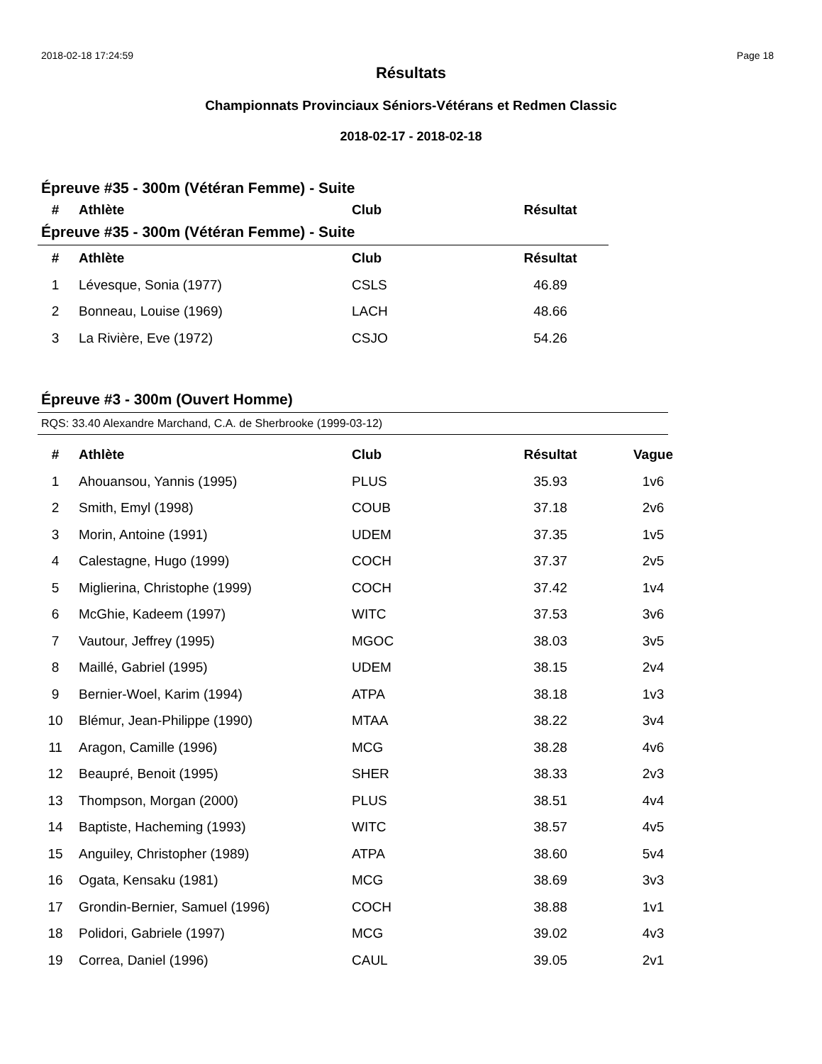2018-02-18 17:24:59 Page 18
Résultats
Championnats Provinciaux Séniors-Vétérans et Redmen Classic
2018-02-17 - 2018-02-18
Épreuve #35 - 300m (Vétéran Femme) - Suite
| # | Athlète | Club | Résultat |
| --- | --- | --- | --- |
Épreuve #35 - 300m (Vétéran Femme) - Suite
| # | Athlète | Club | Résultat |
| --- | --- | --- | --- |
| 1 | Lévesque, Sonia (1977) | CSLS | 46.89 |
| 2 | Bonneau, Louise (1969) | LACH | 48.66 |
| 3 | La Rivière, Eve (1972) | CSJO | 54.26 |
Épreuve #3 - 300m (Ouvert Homme)
RQS: 33.40 Alexandre Marchand, C.A. de Sherbrooke (1999-03-12)
| # | Athlète | Club | Résultat | Vague |
| --- | --- | --- | --- | --- |
| 1 | Ahouansou, Yannis (1995) | PLUS | 35.93 | 1v6 |
| 2 | Smith, Emyl (1998) | COUB | 37.18 | 2v6 |
| 3 | Morin, Antoine (1991) | UDEM | 37.35 | 1v5 |
| 4 | Calestagne, Hugo (1999) | COCH | 37.37 | 2v5 |
| 5 | Miglierina, Christophe (1999) | COCH | 37.42 | 1v4 |
| 6 | McGhie, Kadeem (1997) | WITC | 37.53 | 3v6 |
| 7 | Vautour, Jeffrey (1995) | MGOC | 38.03 | 3v5 |
| 8 | Maillé, Gabriel (1995) | UDEM | 38.15 | 2v4 |
| 9 | Bernier-Woel, Karim (1994) | ATPA | 38.18 | 1v3 |
| 10 | Blémur, Jean-Philippe (1990) | MTAA | 38.22 | 3v4 |
| 11 | Aragon, Camille (1996) | MCG | 38.28 | 4v6 |
| 12 | Beaupré, Benoit (1995) | SHER | 38.33 | 2v3 |
| 13 | Thompson, Morgan (2000) | PLUS | 38.51 | 4v4 |
| 14 | Baptiste, Hacheming (1993) | WITC | 38.57 | 4v5 |
| 15 | Anguiley, Christopher (1989) | ATPA | 38.60 | 5v4 |
| 16 | Ogata, Kensaku (1981) | MCG | 38.69 | 3v3 |
| 17 | Grondin-Bernier, Samuel (1996) | COCH | 38.88 | 1v1 |
| 18 | Polidori, Gabriele (1997) | MCG | 39.02 | 4v3 |
| 19 | Correa, Daniel (1996) | CAUL | 39.05 | 2v1 |